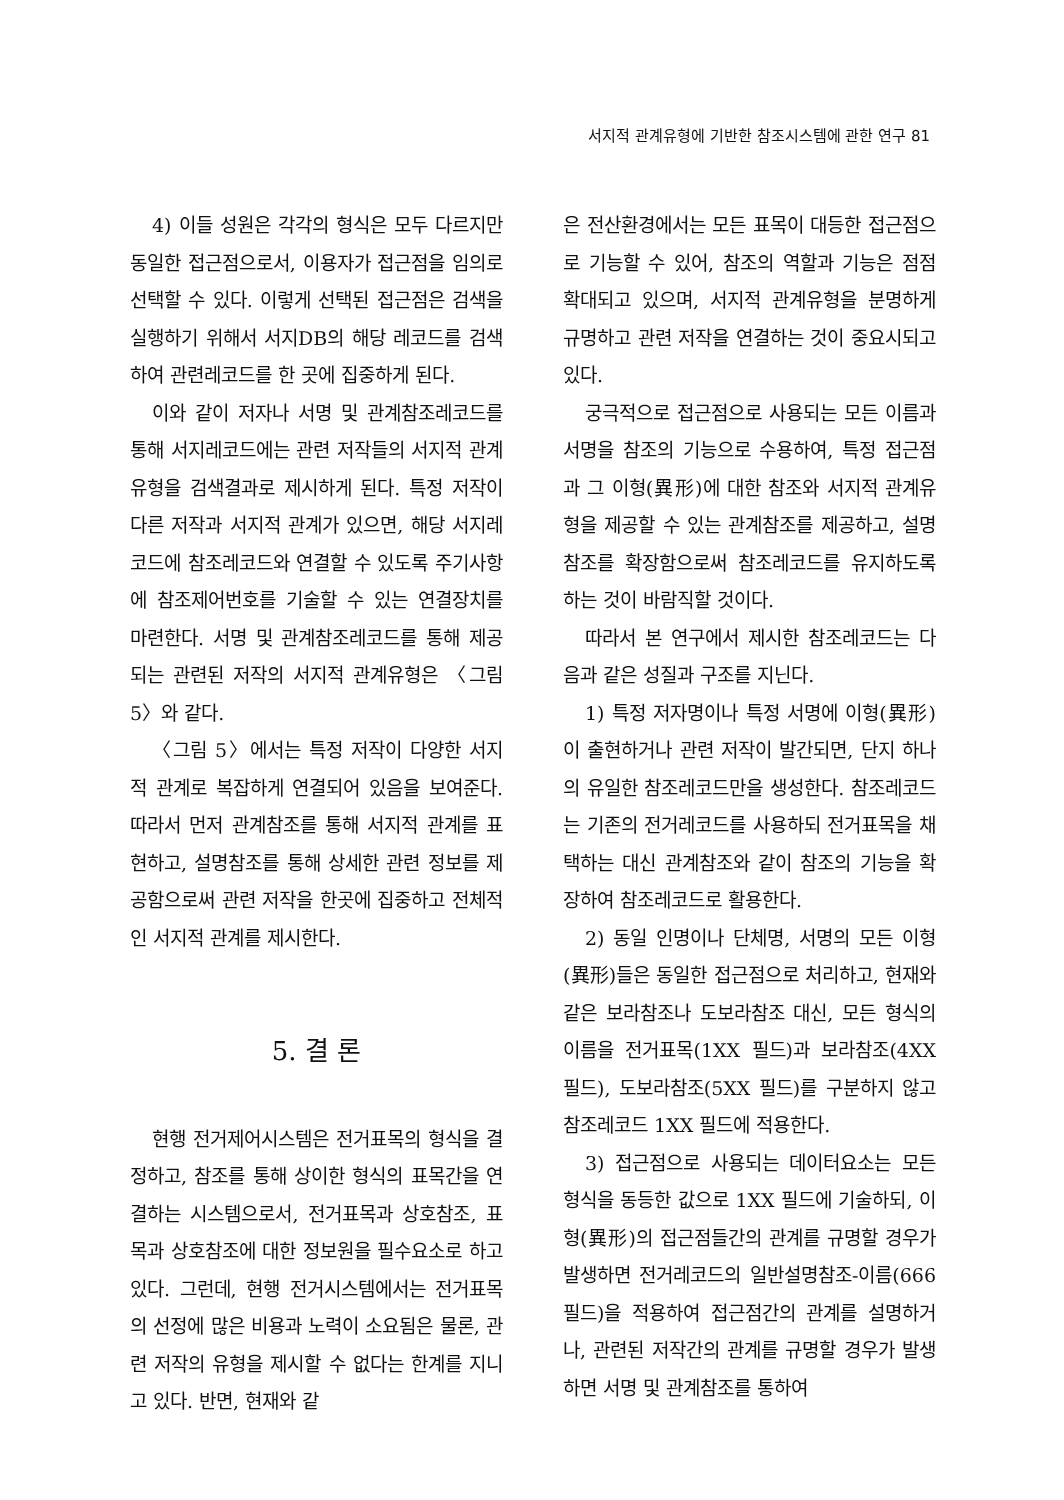서지적 관계유형에 기반한 참조시스템에 관한 연구 81
4) 이들 성원은 각각의 형식은 모두 다르지만 동일한 접근점으로서, 이용자가 접근점을 임의로 선택할 수 있다. 이렇게 선택된 접근점은 검색을 실행하기 위해서 서지DB의 해당 레코드를 검색하여 관련레코드를 한 곳에 집중하게 된다.
이와 같이 저자나 서명 및 관계참조레코드를 통해 서지레코드에는 관련 저작들의 서지적 관계유형을 검색결과로 제시하게 된다. 특정 저작이 다른 저작과 서지적 관계가 있으면, 해당 서지레코드에 참조레코드와 연결할 수 있도록 주기사항에 참조제어번호를 기술할 수 있는 연결장치를 마련한다. 서명 및 관계참조레코드를 통해 제공되는 관련된 저작의 서지적 관계유형은 〈그림 5〉와 같다.
〈그림 5〉에서는 특정 저작이 다양한 서지적 관계로 복잡하게 연결되어 있음을 보여준다. 따라서 먼저 관계참조를 통해 서지적 관계를 표현하고, 설명참조를 통해 상세한 관련 정보를 제공함으로써 관련 저작을 한곳에 집중하고 전체적인 서지적 관계를 제시한다.
5. 결 론
현행 전거제어시스템은 전거표목의 형식을 결정하고, 참조를 통해 상이한 형식의 표목간을 연결하는 시스템으로서, 전거표목과 상호참조, 표목과 상호참조에 대한 정보원을 필수요소로 하고 있다. 그런데, 현행 전거시스템에서는 전거표목의 선정에 많은 비용과 노력이 소요됨은 물론, 관련 저작의 유형을 제시할 수 없다는 한계를 지니고 있다. 반면, 현재와 같
은 전산환경에서는 모든 표목이 대등한 접근점으로 기능할 수 있어, 참조의 역할과 기능은 점점 확대되고 있으며, 서지적 관계유형을 분명하게 규명하고 관련 저작을 연결하는 것이 중요시되고 있다.
궁극적으로 접근점으로 사용되는 모든 이름과 서명을 참조의 기능으로 수용하여, 특정 접근점과 그 이형(異形)에 대한 참조와 서지적 관계유형을 제공할 수 있는 관계참조를 제공하고, 설명참조를 확장함으로써 참조레코드를 유지하도록 하는 것이 바람직할 것이다.
따라서 본 연구에서 제시한 참조레코드는 다음과 같은 성질과 구조를 지닌다.
1) 특정 저자명이나 특정 서명에 이형(異形)이 출현하거나 관련 저작이 발간되면, 단지 하나의 유일한 참조레코드만을 생성한다. 참조레코드는 기존의 전거레코드를 사용하되 전거표목을 채택하는 대신 관계참조와 같이 참조의 기능을 확장하여 참조레코드로 활용한다.
2) 동일 인명이나 단체명, 서명의 모든 이형(異形)들은 동일한 접근점으로 처리하고, 현재와 같은 보라참조나 도보라참조 대신, 모든 형식의 이름을 전거표목(1XX 필드)과 보라참조(4XX 필드), 도보라참조(5XX 필드)를 구분하지 않고 참조레코드 1XX 필드에 적용한다.
3) 접근점으로 사용되는 데이터요소는 모든 형식을 동등한 값으로 1XX 필드에 기술하되, 이형(異形)의 접근점들간의 관계를 규명할 경우가 발생하면 전거레코드의 일반설명참조-이름(666 필드)을 적용하여 접근점간의 관계를 설명하거나, 관련된 저작간의 관계를 규명할 경우가 발생하면 서명 및 관계참조를 통하여